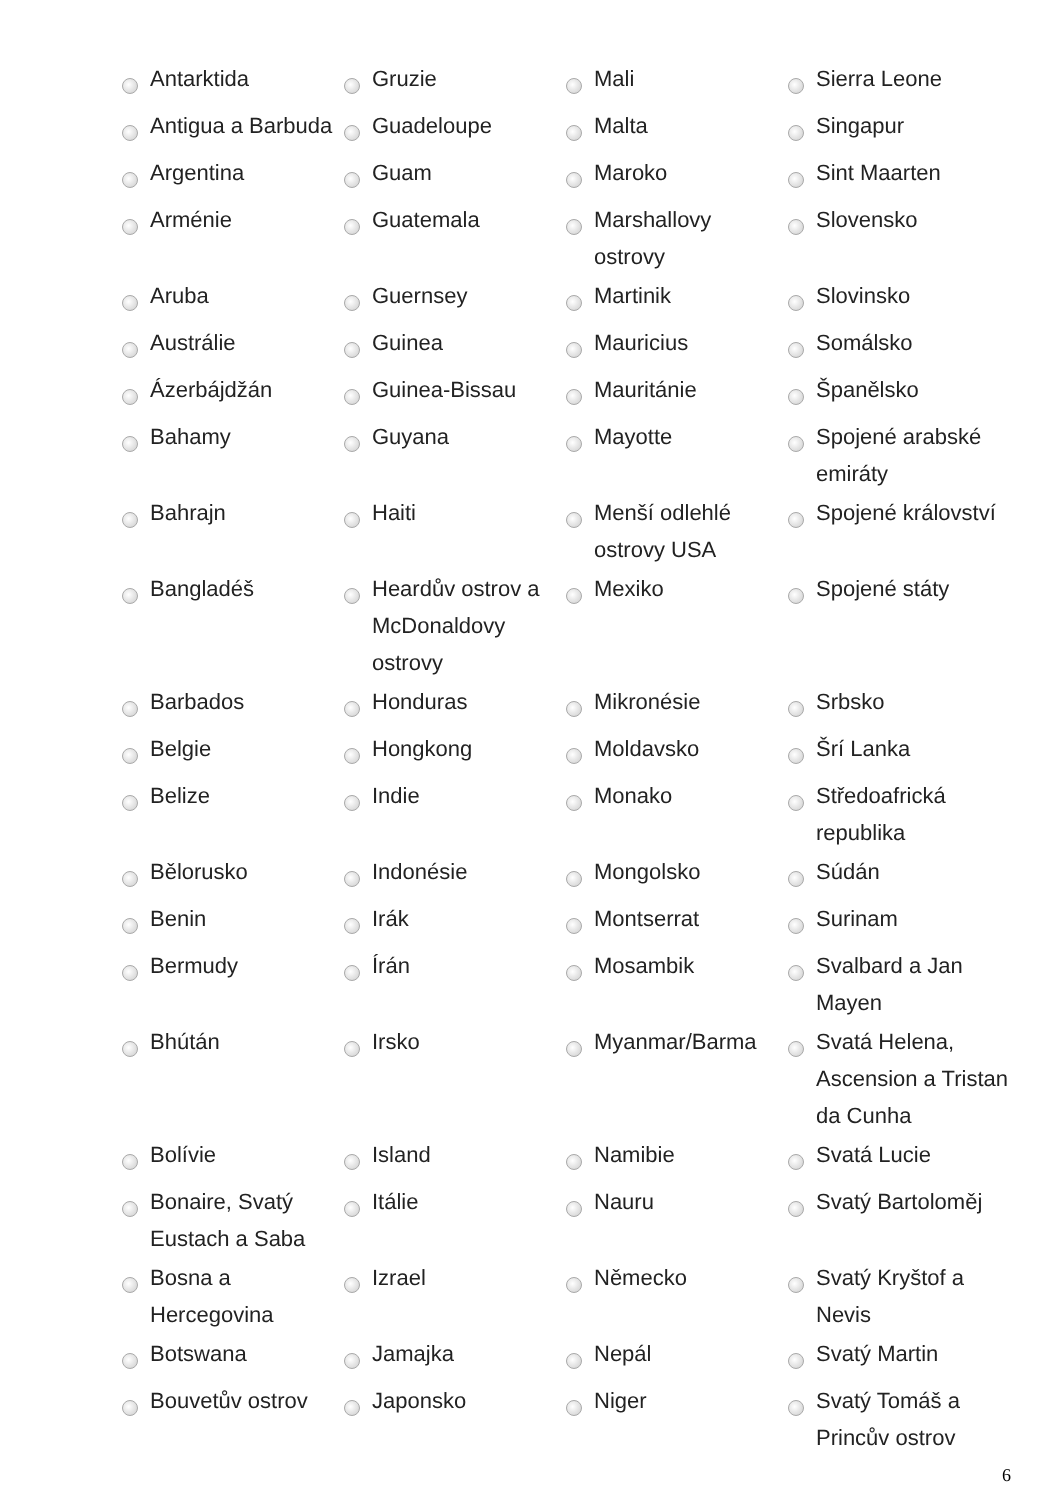| | Antarktida | | Gruzie | | Mali | | Sierra Leone |
| | Antigua a Barbuda | | Guadeloupe | | Malta | | Singapur |
| | Argentina | | Guam | | Maroko | | Sint Maarten |
| | Arménie | | Guatemala | | Marshallovy ostrovy | | Slovensko |
| | Aruba | | Guernsey | | Martinik | | Slovinsko |
| | Austrálie | | Guinea | | Mauricius | | Somálsko |
| | Ázerbájdžán | | Guinea-Bissau | | Mauritánie | | Španělsko |
| | Bahamy | | Guyana | | Mayotte | | Spojené arabské emiráty |
| | Bahrajn | | Haiti | | Menší odlehlé ostrovy USA | | Spojené království |
| | Bangladéš | | Heardův ostrov a McDonaldovy ostrovy | | Mexiko | | Spojené státy |
| | Barbados | | Honduras | | Mikronésie | | Srbsko |
| | Belgie | | Hongkong | | Moldavsko | | Šrí Lanka |
| | Belize | | Indie | | Monako | | Středoafrická republika |
| | Bělorusko | | Indonésie | | Mongolsko | | Súdán |
| | Benin | | Irák | | Montserrat | | Surinam |
| | Bermudy | | Írán | | Mosambik | | Svalbard a Jan Mayen |
| | Bhútán | | Irsko | | Myanmar/Barma | | Svatá Helena, Ascension a Tristan da Cunha |
| | Bolívie | | Island | | Namibie | | Svatá Lucie |
| | Bonaire, Svatý Eustach a Saba | | Itálie | | Nauru | | Svatý Bartoloměj |
| | Bosna a Hercegovina | | Izrael | | Německo | | Svatý Kryštof a Nevis |
| | Botswana | | Jamajka | | Nepál | | Svatý Martin |
| | Bouvetův ostrov | | Japonsko | | Niger | | Svatý Tomáš a Princův ostrov |
6